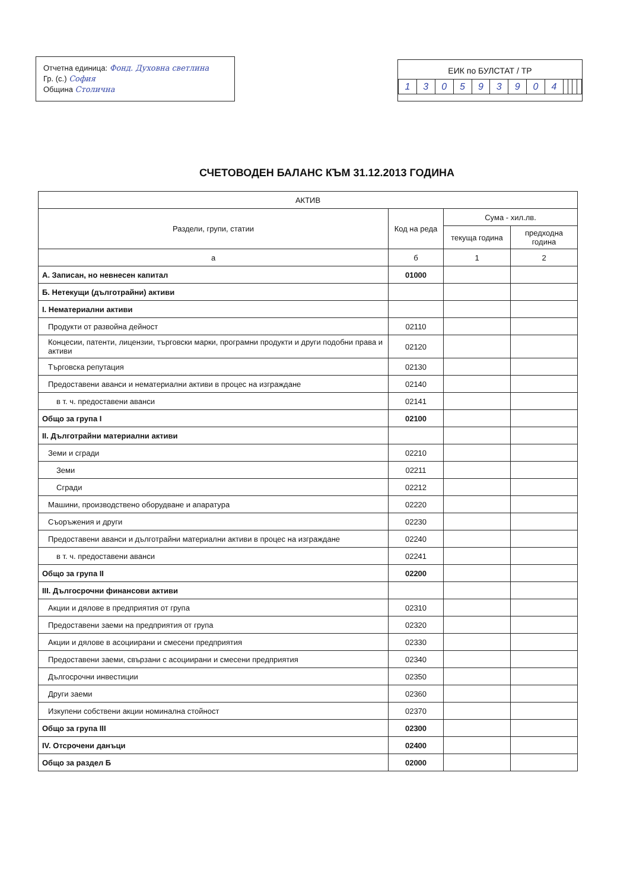Отчетна единица: Фонд. Духовна светлина
Гр. (с.) София
Община Столична
ЕИК по БУЛСТАТ / ТР
| 1 | 3 | 0 | 5 | 9 | 3 | 9 | 0 | 4 | | | | |
СЧЕТОВОДЕН БАЛАНС КЪМ 31.12.2013 ГОДИНА
| АКТИВ | | | |
| --- | --- | --- | --- |
| Раздели, групи, статии | Код на реда | Сума - хил.лв. | |
| | | текуща година | предходна година |
| а | б | 1 | 2 |
| А. Записан, но невнесен капитал | 01000 | | |
| Б. Нетекущи (дълготрайни) активи | | | |
| I. Нематериални активи | | | |
| Продукти от развойна дейност | 02110 | | |
| Концесии, патенти, лицензии, търговски марки, програмни продукти и други подобни права и активи | 02120 | | |
| Търговска репутация | 02130 | | |
| Предоставени аванси и нематериални активи в процес на изграждане | 02140 | | |
| в т. ч. предоставени аванси | 02141 | | |
| Общо за група I | 02100 | | |
| II. Дълготрайни материални активи | | | |
| Земи и сгради | 02210 | | |
| Земи | 02211 | | |
| Сгради | 02212 | | |
| Машини, производствено оборудване и апаратура | 02220 | | |
| Съоръжения и други | 02230 | | |
| Предоставени аванси и дълготрайни материални активи в процес на изграждане | 02240 | | |
| в т. ч. предоставени аванси | 02241 | | |
| Общо за група II | 02200 | | |
| III. Дългосрочни финансови активи | | | |
| Акции и дялове в предприятия от група | 02310 | | |
| Предоставени заеми на предприятия от група | 02320 | | |
| Акции и дялове в асоциирани и смесени предприятия | 02330 | | |
| Предоставени заеми, свързани с асоциирани и смесени предприятия | 02340 | | |
| Дългосрочни инвестиции | 02350 | | |
| Други заеми | 02360 | | |
| Изкупени собствени акции номинална стойност | 02370 | | |
| Общо за група III | 02300 | | |
| IV. Отсрочени данъци | 02400 | | |
| Общо за раздел Б | 02000 | | |